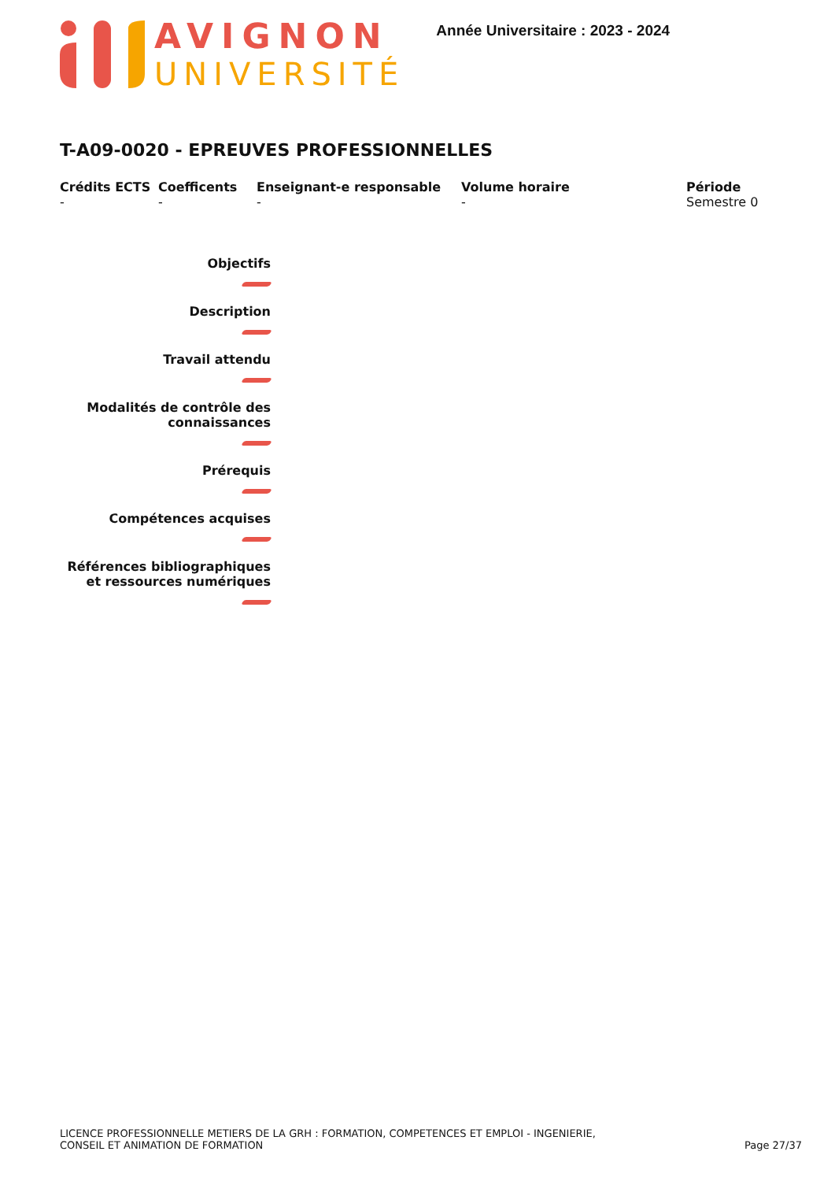AVIGNON
UNIVERSITÉ
Année Universitaire : 2023 - 2024
T-A09-0020 - EPREUVES PROFESSIONNELLES
Crédits ECTS
-
Coefficents
-
Enseignant-e responsable
-
Volume horaire
-
Période
Semestre 0
Objectifs
Description
Travail attendu
Modalités de contrôle des connaissances
Prérequis
Compétences acquises
Références bibliographiques et ressources numériques
LICENCE PROFESSIONNELLE METIERS DE LA GRH : FORMATION, COMPETENCES ET EMPLOI - INGENIERIE,
CONSEIL ET ANIMATION DE FORMATION
Page 27/37